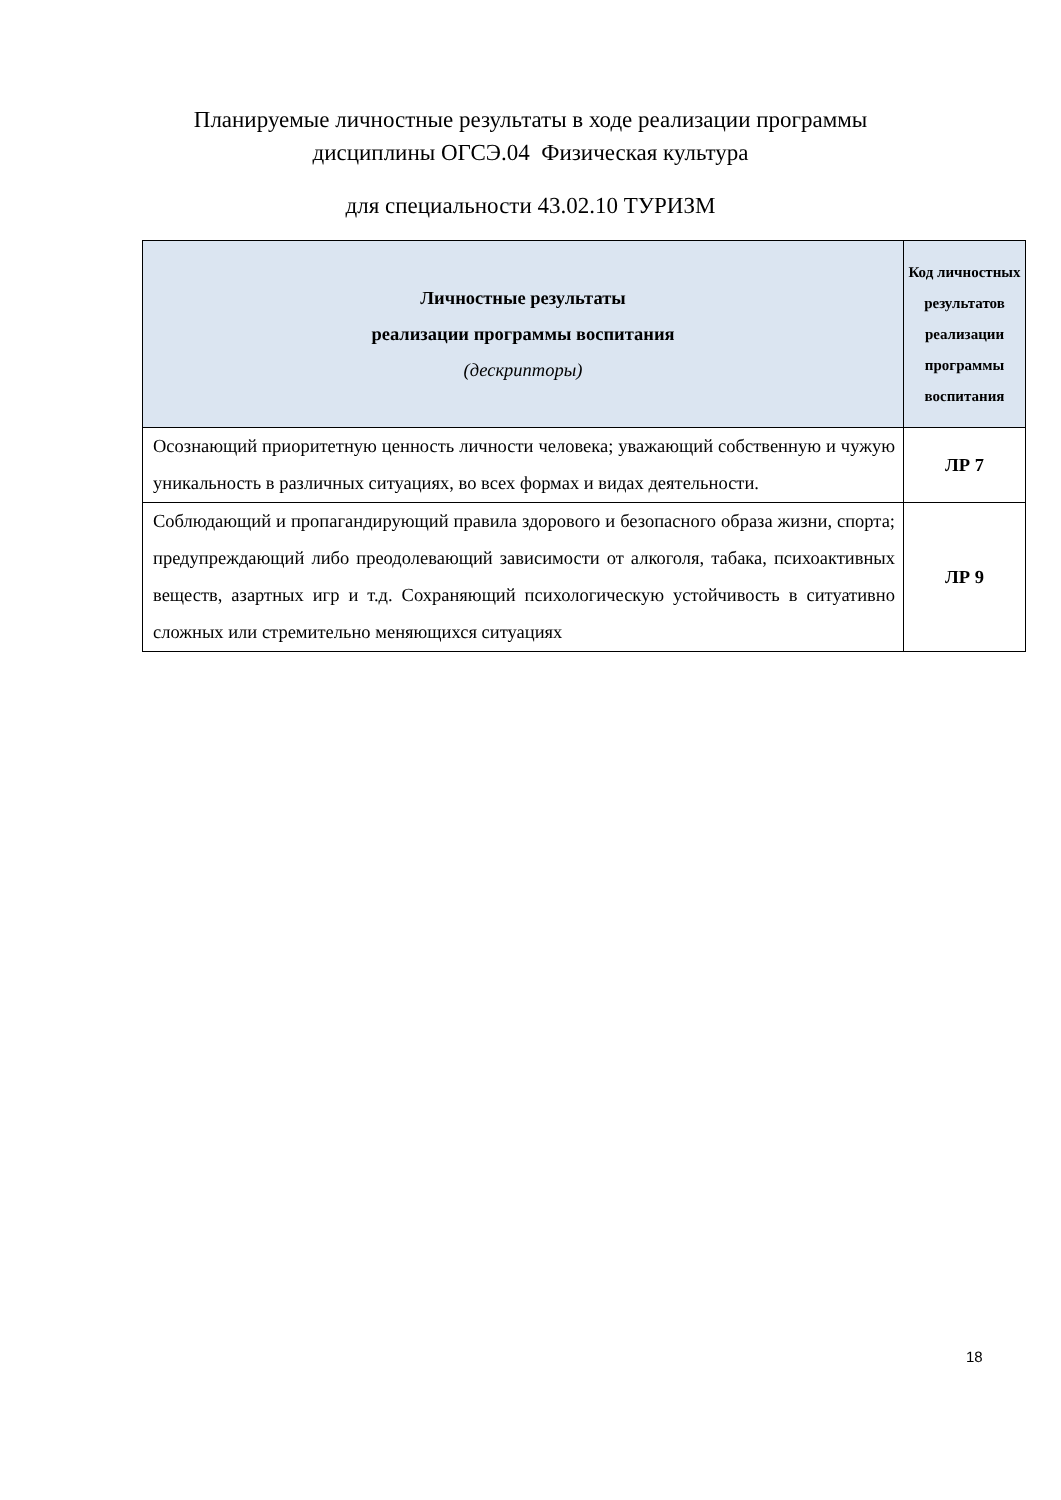Планируемые личностные результаты в ходе реализации программы
дисциплины ОГСЭ.04 Физическая культура
для специальности 43.02.10 ТУРИЗМ
| Личностные результаты реализации программы воспитания (дескрипторы) | Код личностных результатов реализации программы воспитания |
| --- | --- |
| Осознающий приоритетную ценность личности человека; уважающий собственную и чужую уникальность в различных ситуациях, во всех формах и видах деятельности. | ЛР 7 |
| Соблюдающий и пропагандирующий правила здорового и безопасного образа жизни, спорта; предупреждающий либо преодолевающий зависимости от алкоголя, табака, психоактивных веществ, азартных игр и т.д. Сохраняющий психологическую устойчивость в ситуативно сложных или стремительно меняющихся ситуациях | ЛР 9 |
18